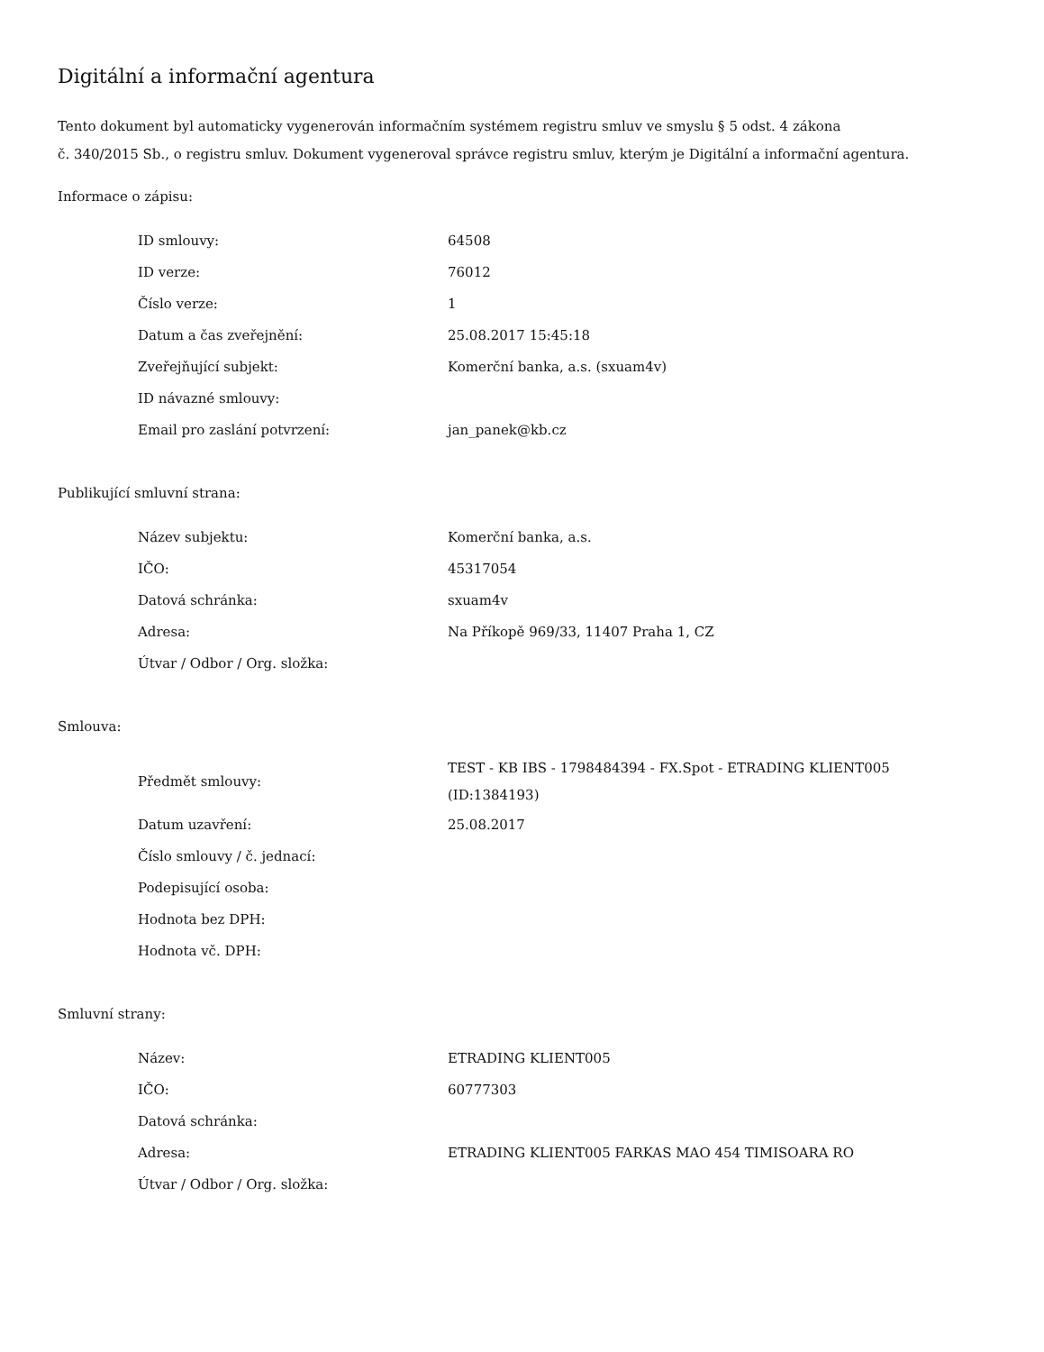Digitální a informační agentura
Tento dokument byl automaticky vygenerován informačním systémem registru smluv ve smyslu § 5 odst. 4 zákona
č. 340/2015 Sb., o registru smluv. Dokument vygeneroval správce registru smluv, kterým je Digitální a informační agentura.
Informace o zápisu:
| ID smlouvy: | 64508 |
| ID verze: | 76012 |
| Číslo verze: | 1 |
| Datum a čas zveřejnění: | 25.08.2017 15:45:18 |
| Zveřejňující subjekt: | Komerční banka, a.s. (sxuam4v) |
| ID návazné smlouvy: | |
| Email pro zaslání potvrzení: | jan_panek@kb.cz |
Publikující smluvní strana:
| Název subjektu: | Komerční banka, a.s. |
| IČO: | 45317054 |
| Datová schránka: | sxuam4v |
| Adresa: | Na Příkopě 969/33, 11407 Praha 1, CZ |
| Útvar / Odbor / Org. složka: | |
Smlouva:
| Předmět smlouvy: | TEST - KB IBS - 1798484394 - FX.Spot - ETRADING KLIENT005 (ID:1384193) |
| Datum uzavření: | 25.08.2017 |
| Číslo smlouvy / č. jednací: | |
| Podepisující osoba: | |
| Hodnota bez DPH: | |
| Hodnota vč. DPH: | |
Smluvní strany:
| Název: | ETRADING KLIENT005 |
| IČO: | 60777303 |
| Datová schránka: | |
| Adresa: | ETRADING KLIENT005 FARKAS MAO 454 TIMISOARA RO |
| Útvar / Odbor / Org. složka: | |